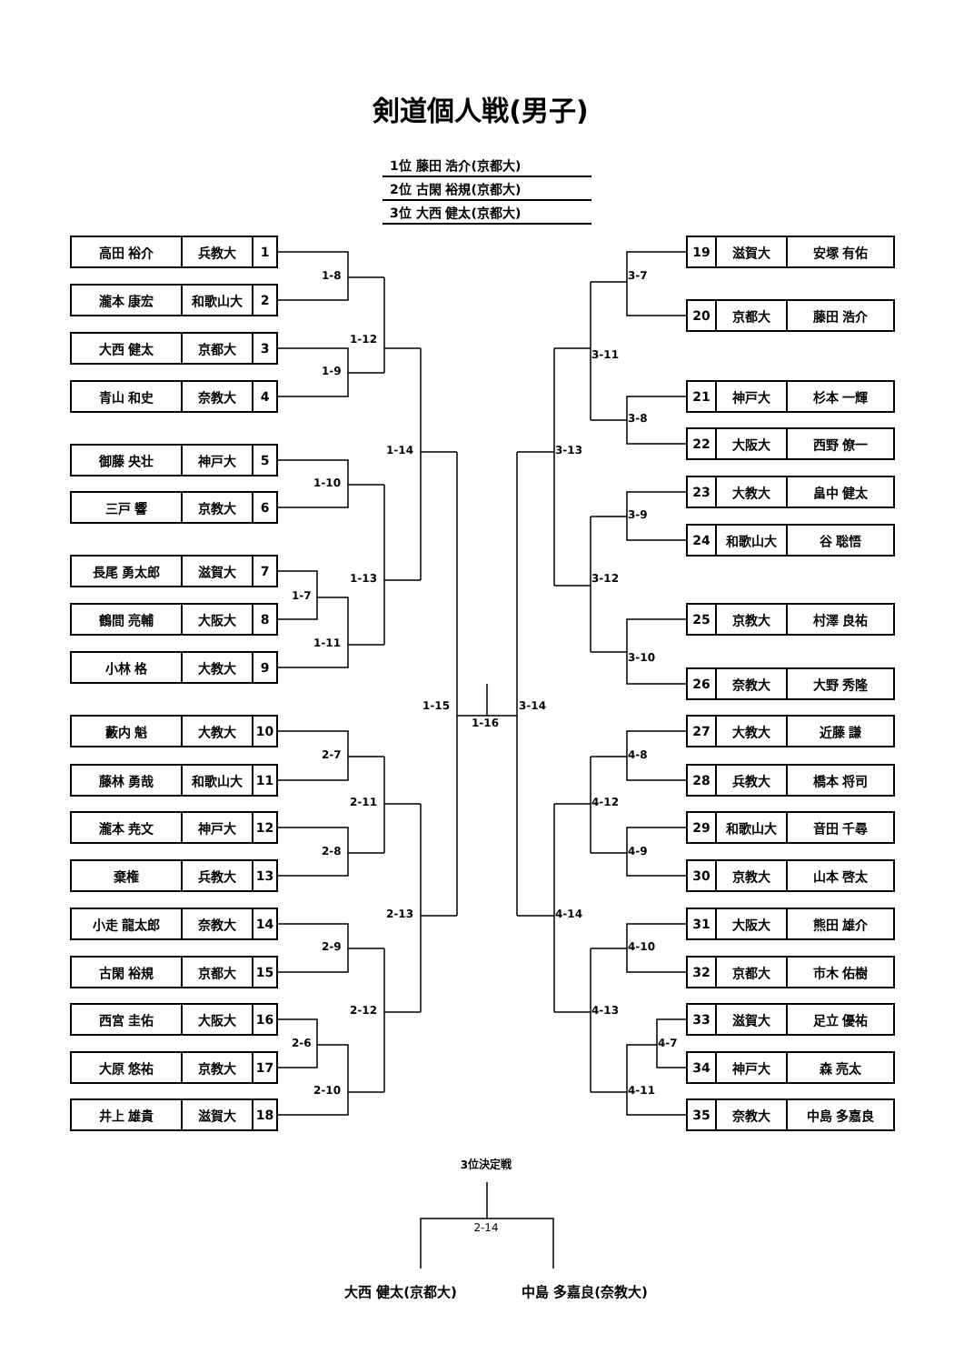剣道個人戦(男子)
| 1位 藤田 浩介(京都大) |
| 2位 古閑 裕規(京都大) |
| 3位 大西 健太(京都大) |
| 高田 裕介 | 兵教大 | 1 |
| 瀧本 康宏 | 和歌山大 | 2 |
| 大西 健太 | 京都大 | 3 |
| 青山 和史 | 奈教大 | 4 |
| 御藤 央壮 | 神戸大 | 5 |
| 三戸 響 | 京教大 | 6 |
| 長尾 勇太郎 | 滋賀大 | 7 |
| 鶴間 亮輔 | 大阪大 | 8 |
| 小林 格 | 大教大 | 9 |
| 藪内 魁 | 大教大 | 10 |
| 藤林 勇哉 | 和歌山大 | 11 |
| 瀧本 尭文 | 神戸大 | 12 |
| 棄権 | 兵教大 | 13 |
| 小走 龍太郎 | 奈教大 | 14 |
| 古閑 裕規 | 京都大 | 15 |
| 西宮 圭佑 | 大阪大 | 16 |
| 大原 悠祐 | 京教大 | 17 |
| 井上 雄貴 | 滋賀大 | 18 |
1-8
1-9
1-10
1-7
1-11
2-7
2-8
2-9
2-6
2-10
1-12
1-13
2-11
2-12
1-14
2-13
1-15
1-16
3-14
3-13
4-14
3-11
3-12
4-12
4-13
3-7
3-8
3-9
3-10
4-8
4-9
4-10
4-7
4-11
| 19 | 滋賀大 | 安塚 有佑 |
| 20 | 京都大 | 藤田 浩介 |
| 21 | 神戸大 | 杉本 一輝 |
| 22 | 大阪大 | 西野 僚一 |
| 23 | 大教大 | 畠中 健太 |
| 24 | 和歌山大 | 谷 聡悟 |
| 25 | 京教大 | 村澤 良祐 |
| 26 | 奈教大 | 大野 秀隆 |
| 27 | 大教大 | 近藤 謙 |
| 28 | 兵教大 | 橋本 将司 |
| 29 | 和歌山大 | 音田 千尋 |
| 30 | 京教大 | 山本 啓太 |
| 31 | 大阪大 | 熊田 雄介 |
| 32 | 京都大 | 市木 佑樹 |
| 33 | 滋賀大 | 足立 優祐 |
| 34 | 神戸大 | 森 亮太 |
| 35 | 奈教大 | 中島 多嘉良 |
3位決定戦
2-14
大西 健太(京都大)
中島 多嘉良(奈教大)